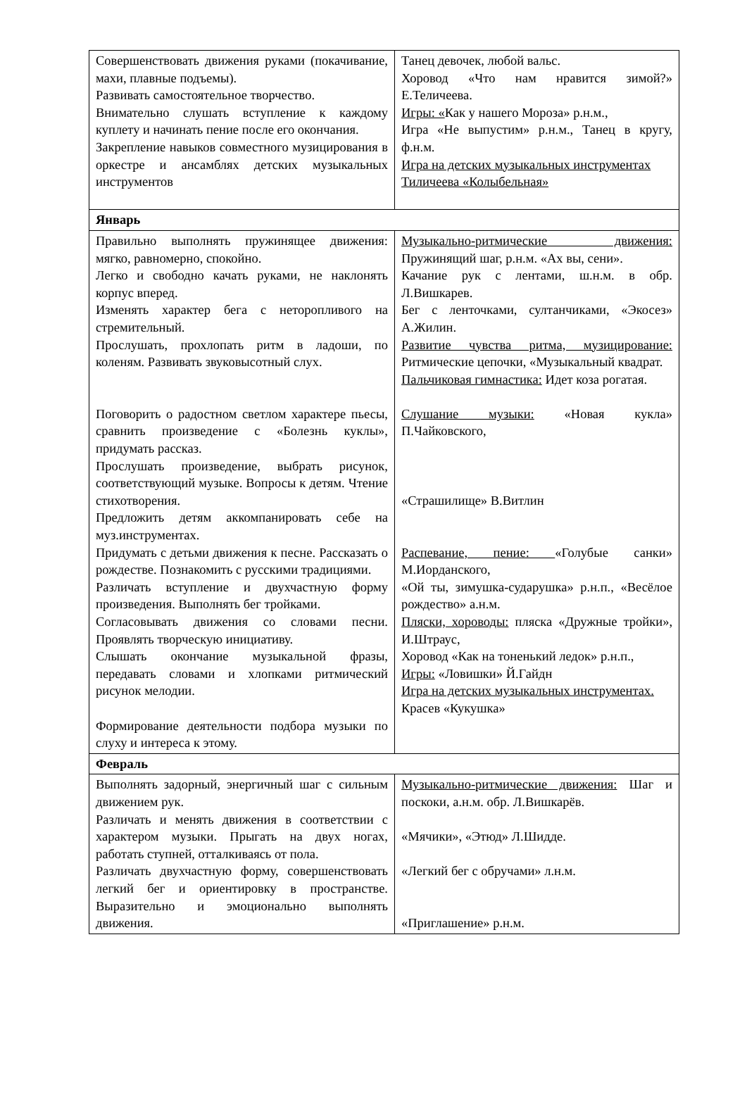| Совершенствовать движения руками (покачивание, махи, плавные подъемы). Развивать самостоятельное творчество. Внимательно слушать вступление к каждому куплету и начинать пение после его окончания. Закрепление навыков совместного музицирования в оркестре и ансамблях детских музыкальных инструментов | Танец девочек, любой вальс. Хоровод «Что нам нравится зимой?» Е.Теличеева. Игры: « Как у нашего Мороза» р.н.м., Игра «Не выпустим» р.н.м., Танец в кругу, ф.н.м. Игра на детских музыкальных инструментах Тиличеева «Колыбельная» |
| Январь | |
| Правильно выполнять пружинящее движения: мягко, равномерно, спокойно. Легко и свободно качать руками, не наклонять корпус вперед. Изменять характер бега с неторопливого на стремительный. Прослушать, прохлопать ритм в ладоши, по коленям. Развивать звуковысотный слух. Поговорить о радостном светлом характере пьесы, сравнить произведение с «Болезнь куклы», придумать рассказ. Прослушать произведение, выбрать рисунок, соответствующий музыке. Вопросы к детям. Чтение стихотворения. Предложить детям аккомпанировать себе на муз.инструментах. Придумать с детьми движения к песне. Рассказать о рождестве. Познакомить с русскими традициями. Различать вступление и двухчастную форму произведения. Выполнять бег тройками. Согласовывать движения со словами песни. Проявлять творческую инициативу. Слышать окончание музыкальной фразы, передавать словами и хлопками ритмический рисунок мелодии. Формирование деятельности подбора музыки по слуху и интереса к этому. | Музыкально-ритмические движения: Пружинящий шаг, р.н.м. «Ах вы, сени». Качание рук с лентами, ш.н.м. в обр. Л.Вишкарев. Бег с ленточками, султанчиками, «Экосез» А.Жилин. Развитие чувства ритма, музицирование: Ритмические цепочки, «Музыкальный квадрат. Пальчиковая гимнастика: Идет коза рогатая. Слушание музыки: «Новая кукла» П.Чайковского, «Страшилище» В.Витлин Распевание, пение: «Голубые санки» М.Иорданского, «Ой ты, зимушка-сударушка» р.н.п., «Весёлое рождество» а.н.м. Пляски, хороводы: пляска «Дружные тройки», И.Штраус, Хоровод «Как на тоненький ледок» р.н.п., Игры: «Ловишки» Й.Гайдн Игра на детских музыкальных инструментах. Красев «Кукушка» |
| Февраль | |
| Выполнять задорный, энергичный шаг с сильным движением рук. Различать и менять движения в соответствии с характером музыки. Прыгать на двух ногах, работать ступней, отталкиваясь от пола. Различать двухчастную форму, совершенствовать легкий бег и ориентировку в пространстве. Выразительно и эмоционально выполнять движения. | Музыкально-ритмические движения: Шаг и поскоки, а.н.м. обр. Л.Вишкарёв. «Мячики», «Этюд» Л.Шидде. «Легкий бег с обручами» л.н.м. «Приглашение» р.н.м. |